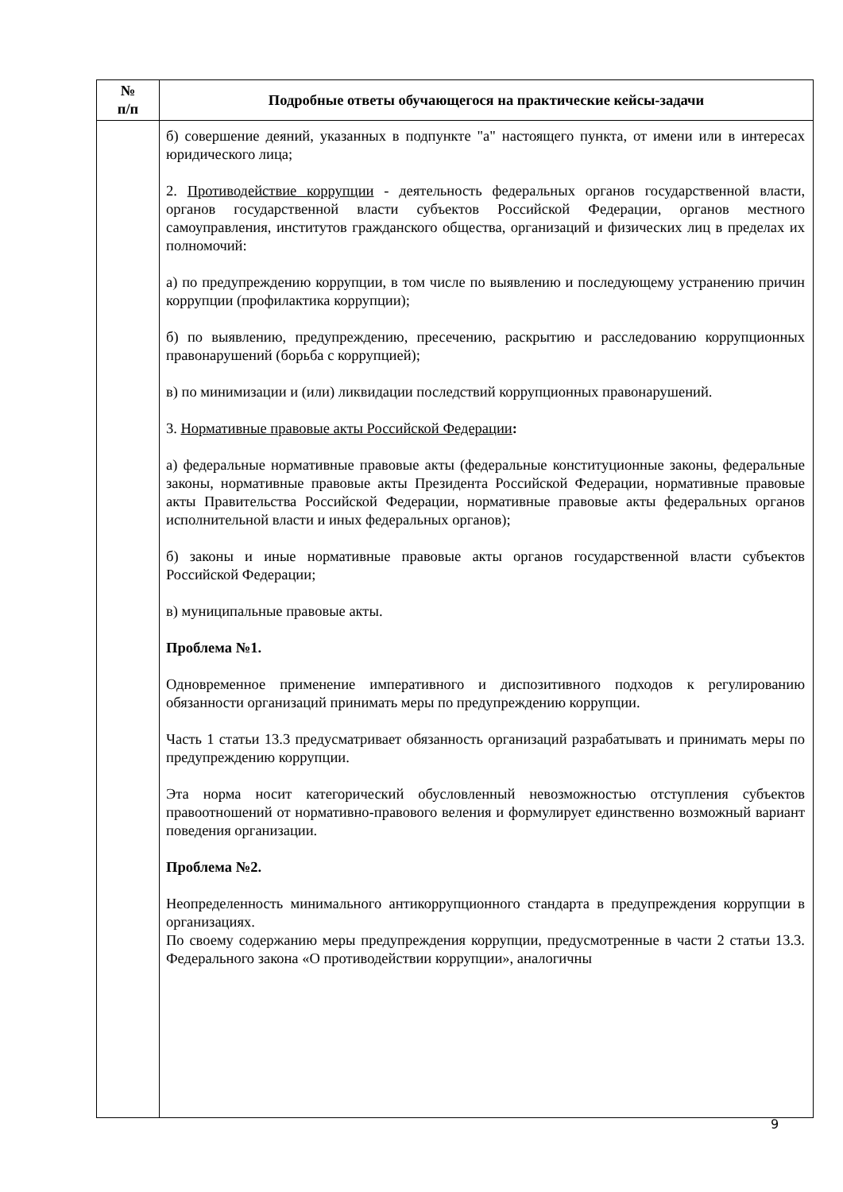| № п/п | Подробные ответы обучающегося на практические кейсы-задачи |
| --- | --- |
| | б) совершение деяний, указанных в подпункте "а" настоящего пункта, от имени или в интересах юридического лица; 2. Противодействие коррупции - деятельность федеральных органов государственной власти, органов государственной власти субъектов Российской Федерации, органов местного самоуправления, институтов гражданского общества, организаций и физических лиц в пределах их полномочий: а) по предупреждению коррупции, в том числе по выявлению и последующему устранению причин коррупции (профилактика коррупции); б) по выявлению, предупреждению, пресечению, раскрытию и расследованию коррупционных правонарушений (борьба с коррупцией); в) по минимизации и (или) ликвидации последствий коррупционных правонарушений. 3. Нормативные правовые акты Российской Федерации : а) федеральные нормативные правовые акты (федеральные конституционные законы, федеральные законы, нормативные правовые акты Президента Российской Федерации, нормативные правовые акты Правительства Российской Федерации, нормативные правовые акты федеральных органов исполнительной власти и иных федеральных органов); б) законы и иные нормативные правовые акты органов государственной власти субъектов Российской Федерации; в) муниципальные правовые акты. Проблема №1. Одновременное применение императивного и диспозитивного подходов к регулированию обязанности организаций принимать меры по предупреждению коррупции. Часть 1 статьи 13.3 предусматривает обязанность организаций разрабатывать и принимать меры по предупреждению коррупции. Эта норма носит категорический обусловленный невозможностью отступления субъектов правоотношений от нормативно-правового веления и формулирует единственно возможный вариант поведения организации. Проблема №2. Неопределенность минимального антикоррупционного стандарта в предупреждения коррупции в организациях. По своему содержанию меры предупреждения коррупции, предусмотренные в части 2 статьи 13.3. Федерального закона «О противодействии коррупции», аналогичны |
9